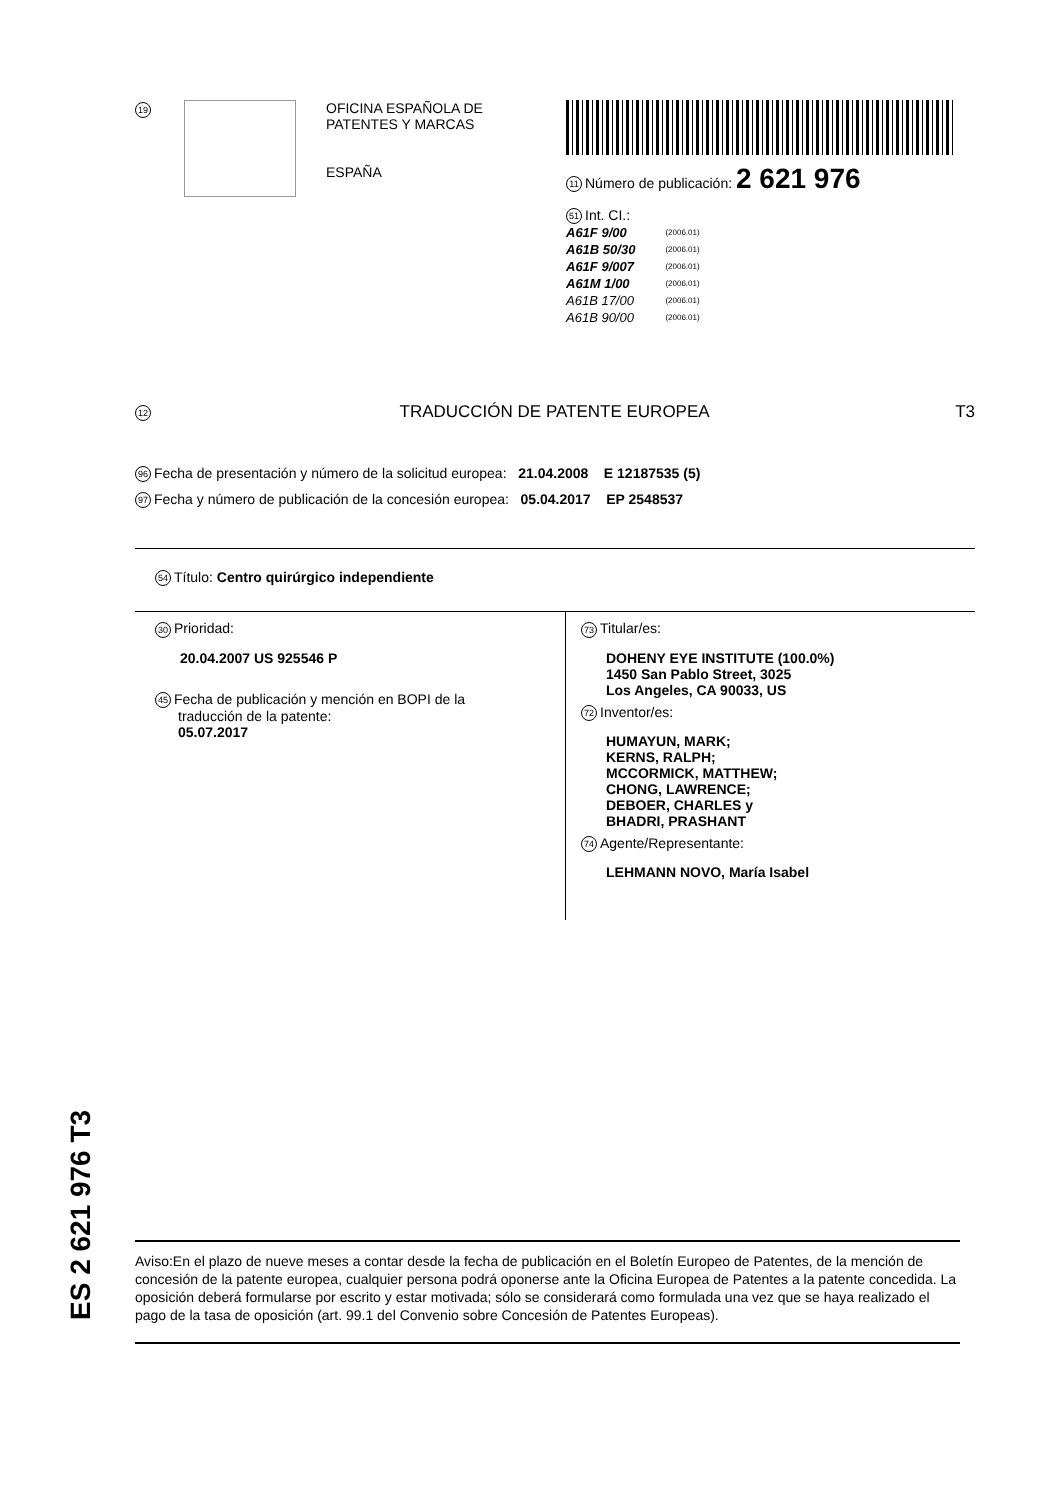19
OFICINA ESPAÑOLA DE
PATENTES Y MARCAS
ESPAÑA
11 Número de publicación: 2 621 976
51 Int. CI.:
| A61F 9/00 | (2006.01) |
| A61B 50/30 | (2006.01) |
| A61F 9/007 | (2006.01) |
| A61M 1/00 | (2006.01) |
| A61B 17/00 | (2006.01) |
| A61B 90/00 | (2006.01) |
12 TRADUCCIÓN DE PATENTE EUROPEA T3
96 Fecha de presentación y número de la solicitud europea: 21.04.2008 E 12187535 (5)
97 Fecha y número de publicación de la concesión europea: 05.04.2017 EP 2548537
54 Título: Centro quirúrgico independiente
30 Prioridad:
20.04.2007 US 925546 P
45 Fecha de publicación y mención en BOPI de la
traducción de la patente:
05.07.2017
73 Titular/es:
DOHENY EYE INSTITUTE (100.0%)
1450 San Pablo Street, 3025
Los Angeles, CA 90033, US
72 Inventor/es:
HUMAYUN, MARK;
KERNS, RALPH;
MCCORMICK, MATTHEW;
CHONG, LAWRENCE;
DEBOER, CHARLES y
BHADRI, PRASHANT
74 Agente/Representante:
LEHMANN NOVO, María Isabel
ES 2 621 976 T3
Aviso:En el plazo de nueve meses a contar desde la fecha de publicación en el Boletín Europeo de Patentes, de la mención de concesión de la patente europea, cualquier persona podrá oponerse ante la Oficina Europea de Patentes a la patente concedida. La oposición deberá formularse por escrito y estar motivada; sólo se considerará como formulada una vez que se haya realizado el pago de la tasa de oposición (art. 99.1 del Convenio sobre Concesión de Patentes Europeas).